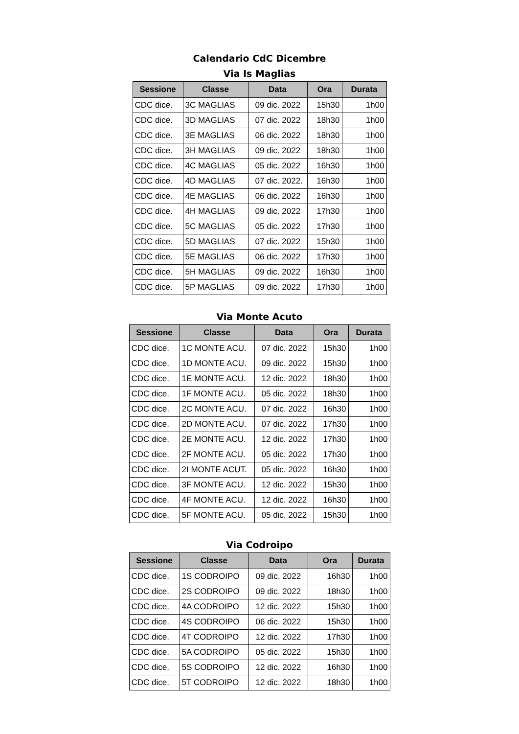Calendario CdC Dicembre
Via Is Maglias
| Sessione | Classe | Data | Ora | Durata |
| --- | --- | --- | --- | --- |
| CDC dice. | 3C MAGLIAS | 09 dic. 2022 | 15h30 | 1h00 |
| CDC dice. | 3D MAGLIAS | 07 dic. 2022 | 18h30 | 1h00 |
| CDC dice. | 3E MAGLIAS | 06 dic. 2022 | 18h30 | 1h00 |
| CDC dice. | 3H MAGLIAS | 09 dic. 2022 | 18h30 | 1h00 |
| CDC dice. | 4C MAGLIAS | 05 dic. 2022 | 16h30 | 1h00 |
| CDC dice. | 4D MAGLIAS | 07 dic. 2022. | 16h30 | 1h00 |
| CDC dice. | 4E MAGLIAS | 06 dic. 2022 | 16h30 | 1h00 |
| CDC dice. | 4H MAGLIAS | 09 dic. 2022 | 17h30 | 1h00 |
| CDC dice. | 5C MAGLIAS | 05 dic. 2022 | 17h30 | 1h00 |
| CDC dice. | 5D MAGLIAS | 07 dic. 2022 | 15h30 | 1h00 |
| CDC dice. | 5E MAGLIAS | 06 dic. 2022 | 17h30 | 1h00 |
| CDC dice. | 5H MAGLIAS | 09 dic. 2022 | 16h30 | 1h00 |
| CDC dice. | 5P MAGLIAS | 09 dic. 2022 | 17h30 | 1h00 |
Via Monte Acuto
| Sessione | Classe | Data | Ora | Durata |
| --- | --- | --- | --- | --- |
| CDC dice. | 1C MONTE ACU. | 07 dic. 2022 | 15h30 | 1h00 |
| CDC dice. | 1D MONTE ACU. | 09 dic. 2022 | 15h30 | 1h00 |
| CDC dice. | 1E MONTE ACU. | 12 dic. 2022 | 18h30 | 1h00 |
| CDC dice. | 1F MONTE ACU. | 05 dic. 2022 | 18h30 | 1h00 |
| CDC dice. | 2C MONTE ACU. | 07 dic. 2022 | 16h30 | 1h00 |
| CDC dice. | 2D MONTE ACU. | 07 dic. 2022 | 17h30 | 1h00 |
| CDC dice. | 2E MONTE ACU. | 12 dic. 2022 | 17h30 | 1h00 |
| CDC dice. | 2F MONTE ACU. | 05 dic. 2022 | 17h30 | 1h00 |
| CDC dice. | 2I MONTE ACUT. | 05 dic. 2022 | 16h30 | 1h00 |
| CDC dice. | 3F MONTE ACU. | 12 dic. 2022 | 15h30 | 1h00 |
| CDC dice. | 4F MONTE ACU. | 12 dic. 2022 | 16h30 | 1h00 |
| CDC dice. | 5F MONTE ACU. | 05 dic. 2022 | 15h30 | 1h00 |
Via Codroipo
| Sessione | Classe | Data | Ora | Durata |
| --- | --- | --- | --- | --- |
| CDC dice. | 1S CODROIPO | 09 dic. 2022 | 16h30 | 1h00 |
| CDC dice. | 2S CODROIPO | 09 dic. 2022 | 18h30 | 1h00 |
| CDC dice. | 4A CODROIPO | 12 dic. 2022 | 15h30 | 1h00 |
| CDC dice. | 4S CODROIPO | 06 dic. 2022 | 15h30 | 1h00 |
| CDC dice. | 4T CODROIPO | 12 dic. 2022 | 17h30 | 1h00 |
| CDC dice. | 5A CODROIPO | 05 dic. 2022 | 15h30 | 1h00 |
| CDC dice. | 5S CODROIPO | 12 dic. 2022 | 16h30 | 1h00 |
| CDC dice. | 5T CODROIPO | 12 dic. 2022 | 18h30 | 1h00 |